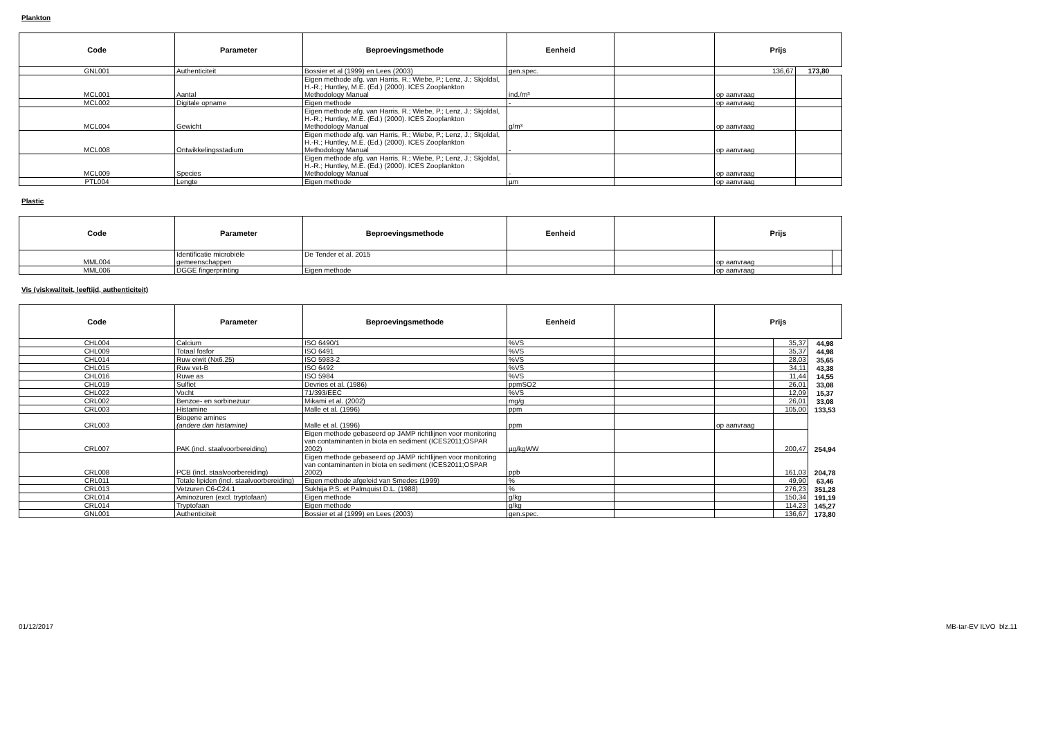Plankton
| Code | Parameter | Beproevingsmethode | Eenheid | | Prijs | |
| --- | --- | --- | --- | --- | --- | --- |
| GNL001 | Authenticiteit | Bossier et al (1999) en Lees (2003) | gen.spec. | | 136,67 | 173,80 |
| MCL001 | Aantal | Eigen methode afg. van Harris, R.; Wiebe, P.; Lenz, J.; Skjoldal, H.-R.; Huntley, M.E. (Ed.) (2000). ICES Zooplankton Methodology Manual | ind./m³ | | op aanvraag | |
| MCL002 | Digitale opname | Eigen methode | - | | op aanvraag | |
| MCL004 | Gewicht | Eigen methode afg. van Harris, R.; Wiebe, P.; Lenz, J.; Skjoldal, H.-R.; Huntley, M.E. (Ed.) (2000). ICES Zooplankton Methodology Manual | g/m³ | | op aanvraag | |
| MCL008 | Ontwikkelingsstadium | Eigen methode afg. van Harris, R.; Wiebe, P.; Lenz, J.; Skjoldal, H.-R.; Huntley, M.E. (Ed.) (2000). ICES Zooplankton Methodology Manual | - | | op aanvraag | |
| MCL009 | Species | Eigen methode afg. van Harris, R.; Wiebe, P.; Lenz, J.; Skjoldal, H.-R.; Huntley, M.E. (Ed.) (2000). ICES Zooplankton Methodology Manual | - | | op aanvraag | |
| PTL004 | Lengte | Eigen methode | µm | | op aanvraag | |
Plastic
| Code | Parameter | Beproevingsmethode | Eenheid | | Prijs | |
| --- | --- | --- | --- | --- | --- | --- |
| MML004 | Identificatie microbiële gemeenschappen | De Tender et al. 2015 | | | op aanvraag | |
| MML006 | DGGE fingerprinting | Eigen methode | | | op aanvraag | |
Vis (viskwaliteit, leeftijd, authenticiteit)
| Code | Parameter | Beproevingsmethode | Eenheid | | Prijs | | |
| --- | --- | --- | --- | --- | --- | --- | --- |
| CHL004 | Calcium | ISO 6490/1 | %VS | | | 35,37 | 44,98 |
| CHL009 | Totaal fosfor | ISO 6491 | %VS | | | 35,37 | 44,98 |
| CHL014 | Ruw eiwit (Nx6.25) | ISO 5983-2 | %VS | | | 28,03 | 35,65 |
| CHL015 | Ruw vet-B | ISO 6492 | %VS | | | 34,11 | 43,38 |
| CHL016 | Ruwe as | ISO 5984 | %VS | | | 11,44 | 14,55 |
| CHL019 | Sulfiet | Devries et al. (1986) | ppmSO2 | | | 26,01 | 33,08 |
| CHL022 | Vocht | 71/393/EEC | %VS | | | 12,09 | 15,37 |
| CRL002 | Benzoe- en sorbinezuur | Mikami et al. (2002) | mg/g | | | 26,01 | 33,08 |
| CRL003 | Histamine | Malle et al. (1996) | ppm | | | 105,00 | 133,53 |
| CRL003 | Biogene amines (andere dan histamine) | Malle et al. (1996) | ppm | | op aanvraag | | |
| CRL007 | PAK (incl. staalvoorbereiding) | Eigen methode gebaseerd op JAMP richtlijnen voor monitoring van contaminanten in biota en sediment (ICES2011;OSPAR 2002) | µg/kgWW | | | 200,47 | 254,94 |
| CRL008 | PCB (incl. staalvoorbereiding) | Eigen methode gebaseerd op JAMP richtlijnen voor monitoring van contaminanten in biota en sediment (ICES2011;OSPAR 2002) | ppb | | | 161,03 | 204,78 |
| CRL011 | Totale lipiden (incl. staalvoorbereiding) | Eigen methode afgeleid van Smedes (1999) | % | | | 49,90 | 63,46 |
| CRL013 | Vetzuren C6-C24.1 | Sukhija P.S. et Palmquist D.L. (1988) | % | | | 276,23 | 351,28 |
| CRL014 | Aminozuren (excl. tryptofaan) | Eigen methode | g/kg | | | 150,34 | 191,19 |
| CRL014 | Tryptofaan | Eigen methode | g/kg | | | 114,23 | 145,27 |
| GNL001 | Authenticiteit | Bossier et al (1999) en Lees (2003) | gen.spec. | | | 136,67 | 173,80 |
01/12/2017 MB-tar-EV ILVO blz.11